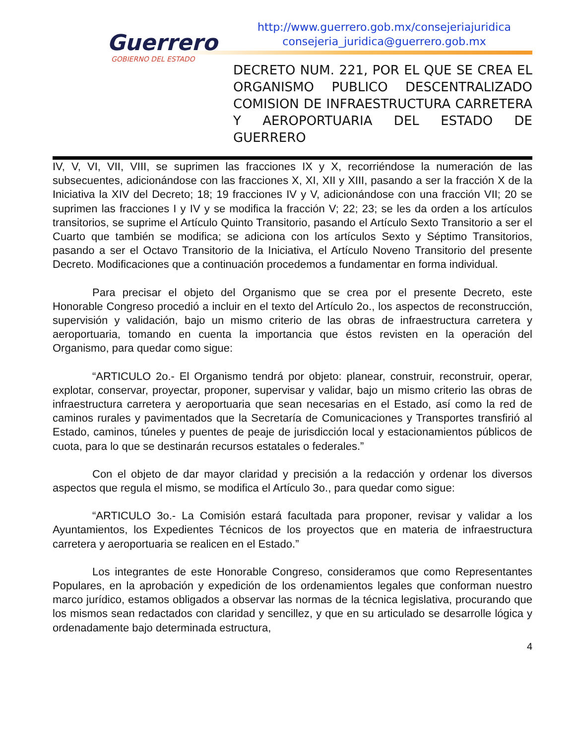Guerrero
GOBIERNO DEL ESTADO
http://www.guerrero.gob.mx/consejeriajuridica
consejeria_juridica@guerrero.gob.mx
DECRETO NUM. 221, POR EL QUE SE CREA EL ORGANISMO PUBLICO DESCENTRALIZADO COMISION DE INFRAESTRUCTURA CARRETERA Y AEROPORTUARIA DEL ESTADO DE GUERRERO
IV, V, VI, VII, VIII, se suprimen las fracciones IX y X, recorriéndose la numeración de las subsecuentes, adicionándose con las fracciones X, XI, XII y XIII, pasando a ser la fracción X de la Iniciativa la XIV del Decreto; 18; 19 fracciones IV y V, adicionándose con una fracción VII; 20 se suprimen las fracciones I y IV y se modifica la fracción V; 22; 23; se les da orden a los artículos transitorios, se suprime el Artículo Quinto Transitorio, pasando el Artículo Sexto Transitorio a ser el Cuarto que también se modifica; se adiciona con los artículos Sexto y Séptimo Transitorios, pasando a ser el Octavo Transitorio de la Iniciativa, el Artículo Noveno Transitorio del presente Decreto. Modificaciones que a continuación procedemos a fundamentar en forma individual.
Para precisar el objeto del Organismo que se crea por el presente Decreto, este Honorable Congreso procedió a incluir en el texto del Artículo 2o., los aspectos de reconstrucción, supervisión y validación, bajo un mismo criterio de las obras de infraestructura carretera y aeroportuaria, tomando en cuenta la importancia que éstos revisten en la operación del Organismo, para quedar como sigue:
“ARTICULO 2o.- El Organismo tendrá por objeto: planear, construir, reconstruir, operar, explotar, conservar, proyectar, proponer, supervisar y validar, bajo un mismo criterio las obras de infraestructura carretera y aeroportuaria que sean necesarias en el Estado, así como la red de caminos rurales y pavimentados que la Secretaría de Comunicaciones y Transportes transfirió al Estado, caminos, túneles y puentes de peaje de jurisdicción local y estacionamientos públicos de cuota, para lo que se destinarán recursos estatales o federales.”
Con el objeto de dar mayor claridad y precisión a la redacción y ordenar los diversos aspectos que regula el mismo, se modifica el Artículo 3o., para quedar como sigue:
“ARTICULO 3o.- La Comisión estará facultada para proponer, revisar y validar a los Ayuntamientos, los Expedientes Técnicos de los proyectos que en materia de infraestructura carretera y aeroportuaria se realicen en el Estado.”
Los integrantes de este Honorable Congreso, consideramos que como Representantes Populares, en la aprobación y expedición de los ordenamientos legales que conforman nuestro marco jurídico, estamos obligados a observar las normas de la técnica legislativa, procurando que los mismos sean redactados con claridad y sencillez, y que en su articulado se desarrolle lógica y ordenadamente bajo determinada estructura,
4